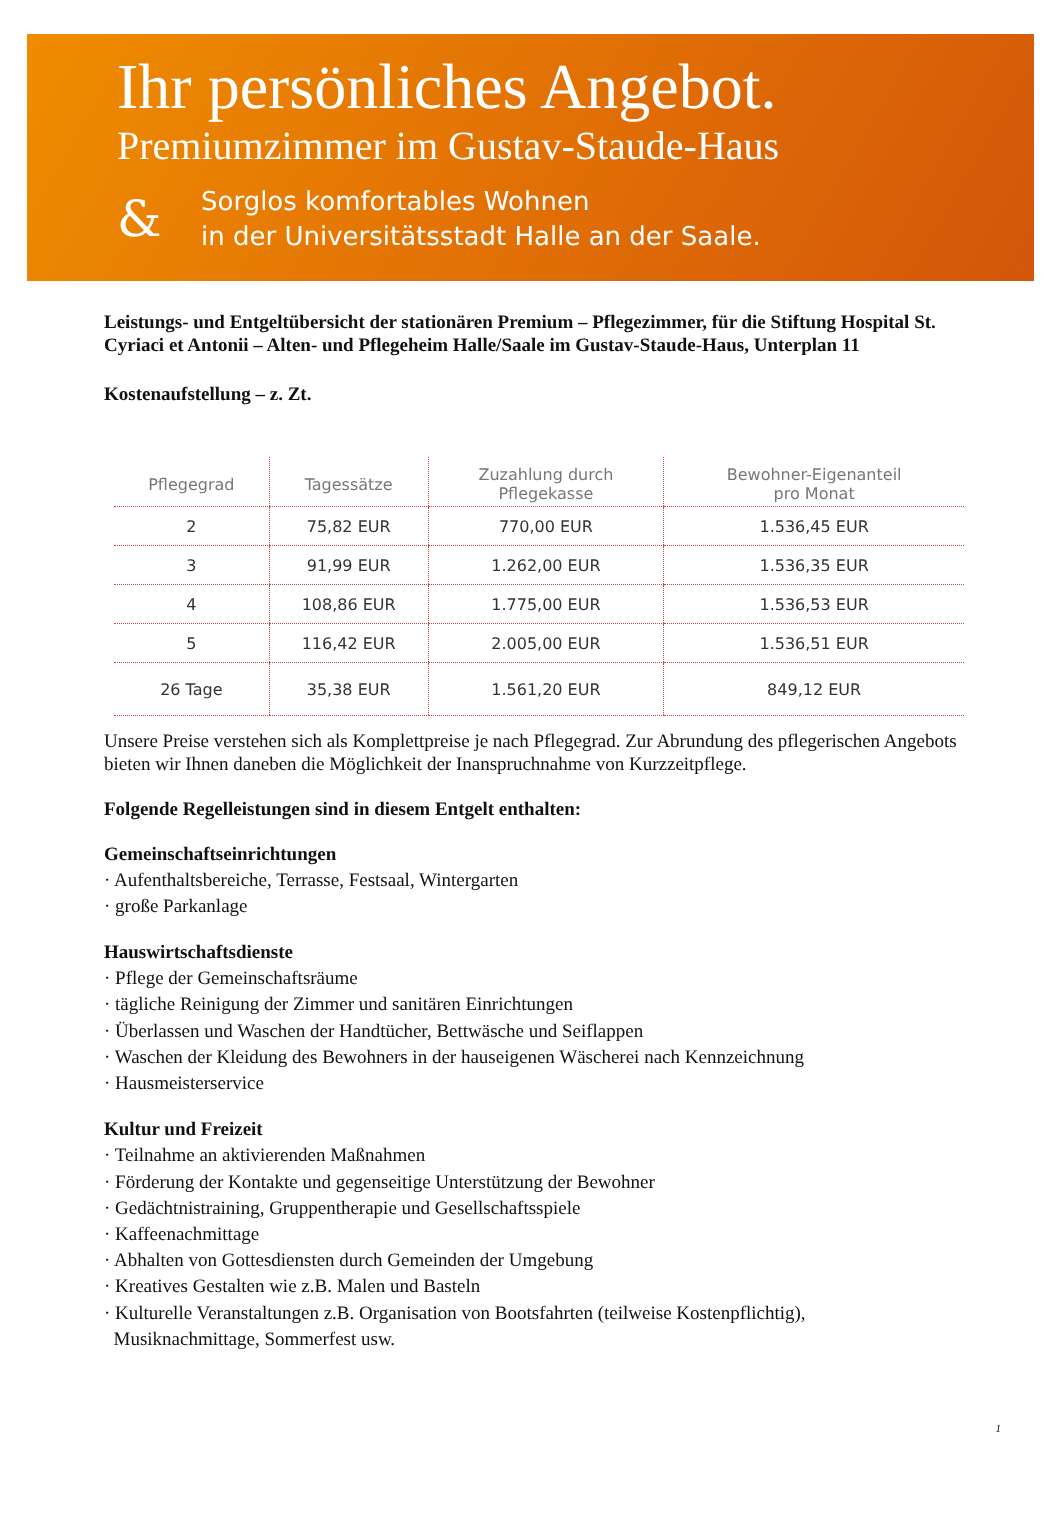Ihr persönliches Angebot.
Premiumzimmer im Gustav-Staude-Haus
&
Sorglos komfortables Wohnen
in der Universitätsstadt Halle an der Saale.
Leistungs- und Entgeltübersicht der stationären Premium – Pflegezimmer, für die Stiftung Hospital St. Cyriaci et Antonii – Alten- und Pflegeheim Halle/Saale im Gustav-Staude-Haus, Unterplan 11
Kostenaufstellung – z. Zt.
| Pflegegrad | Tagessätze | Zuzahlung durch Pflegekasse | Bewohner-Eigenanteil pro Monat |
| --- | --- | --- | --- |
| 2 | 75,82 EUR | 770,00 EUR | 1.536,45 EUR |
| 3 | 91,99 EUR | 1.262,00 EUR | 1.536,35 EUR |
| 4 | 108,86 EUR | 1.775,00 EUR | 1.536,53 EUR |
| 5 | 116,42 EUR | 2.005,00 EUR | 1.536,51 EUR |
| 26 Tage | 35,38 EUR | 1.561,20 EUR | 849,12 EUR |
Unsere Preise verstehen sich als Komplettpreise je nach Pflegegrad. Zur Abrundung des pflegerischen Angebots bieten wir Ihnen daneben die Möglichkeit der Inanspruchnahme von Kurzzeitpflege.
Folgende Regelleistungen sind in diesem Entgelt enthalten:
Gemeinschaftseinrichtungen
· Aufenthaltsbereiche, Terrasse, Festsaal, Wintergarten
· große Parkanlage
Hauswirtschaftsdienste
· Pflege der Gemeinschaftsräume
· tägliche Reinigung der Zimmer und sanitären Einrichtungen
· Überlassen und Waschen der Handtücher, Bettwäsche und Seiflappen
· Waschen der Kleidung des Bewohners in der hauseigenen Wäscherei nach Kennzeichnung
· Hausmeisterservice
Kultur und Freizeit
· Teilnahme an aktivierenden Maßnahmen
· Förderung der Kontakte und gegenseitige Unterstützung der Bewohner
· Gedächtnistraining, Gruppentherapie und Gesellschaftsspiele
· Kaffeenachmittage
· Abhalten von Gottesdiensten durch Gemeinden der Umgebung
· Kreatives Gestalten wie z.B. Malen und Basteln
· Kulturelle Veranstaltungen z.B. Organisation von Bootsfahrten (teilweise Kostenpflichtig),
Musiknachmittage, Sommerfest usw.
1